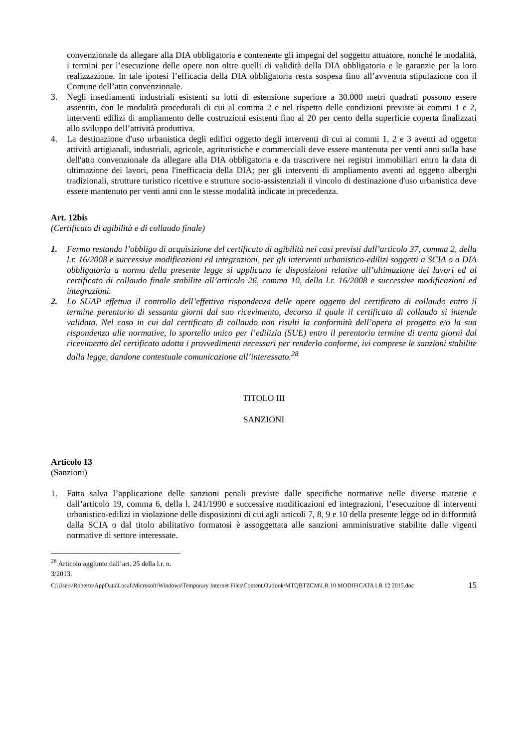convenzionale da allegare alla DIA obbligatoria e contenente gli impegni del soggetto attuatore, nonché le modalità, i termini per l’esecuzione delle opere non oltre quelli di validità della DIA obbligatoria e le garanzie per la loro realizzazione. In tale ipotesi l’efficacia della DIA obbligatoria resta sospesa fino all’avvenuta stipulazione con il Comune dell’atto convenzionale.
3. Negli insediamenti industriali esistenti su lotti di estensione superiore a 30.000 metri quadrati possono essere assentiti, con le modalità procedurali di cui al comma 2 e nel rispetto delle condizioni previste ai commi 1 e 2, interventi edilizi di ampliamento delle costruzioni esistenti fino al 20 per cento della superficie coperta finalizzati allo sviluppo dell’attività produttiva.
4. La destinazione d'uso urbanistica degli edifici oggetto degli interventi di cui ai commi 1, 2 e 3 aventi ad oggetto attività artigianali, industriali, agricole, agrituristiche e commerciali deve essere mantenuta per venti anni sulla base dell'atto convenzionale da allegare alla DIA obbligatoria e da trascrivere nei registri immobiliari entro la data di ultimazione dei lavori, pena l'inefficacia della DIA; per gli interventi di ampliamento aventi ad oggetto alberghi tradizionali, strutture turistico ricettive e strutture socio-assistenziali il vincolo di destinazione d'uso urbanistica deve essere mantenuto per venti anni con le stesse modalità indicate in precedenza.
Art. 12bis
(Certificato di agibilità e di collaudo finale)
1. Fermo restando l’obbligo di acquisizione del certificato di agibilità nei casi previsti dall’articolo 37, comma 2, della l.r. 16/2008 e successive modificazioni ed integrazioni, per gli interventi urbanistico-edilizi soggetti a SCIA o a DIA obbligatoria a norma della presente legge si applicano le disposizioni relative all’ultimazione dei lavori ed al certificato di collaudo finale stabilite all’articolo 26, comma 10, della l.r. 16/2008 e successive modificazioni ed integrazioni.
2. Lo SUAP effettua il controllo dell’effettiva rispondenza delle opere oggetto del certificato di collaudo entro il termine perentorio di sessanta giorni dal suo ricevimento, decorso il quale il certificato di collaudo si intende validato. Nel caso in cui dal certificato di collaudo non risulti la conformità dell’opera al progetto e/o la sua rispondenza alle normative, lo sportello unico per l’edilizia (SUE) entro il perentorio termine di trenta giorni dal ricevimento del certificato adotta i provvedimenti necessari per renderlo conforme, ivi comprese le sanzioni stabilite dalla legge, dandone contestuale comunicazione all’interessato.<sup>28</sup>
TITOLO III
SANZIONI
Articolo 13
(Sanzioni)
1. Fatta salva l’applicazione delle sanzioni penali previste dalle specifiche normative nelle diverse materie e dall’articolo 19, comma 6, della l. 241/1990 e successive modificazioni ed integrazioni, l’esecuzione di interventi urbanistico-edilizi in violazione delle disposizioni di cui agli articoli 7, 8, 9 e 10 della presente legge od in difformità dalla SCIA o dal titolo abilitativo formatosi è assoggettata alle sanzioni amministrative stabilite dalle vigenti normative di settore interessate.
<sup>28</sup> Articolo aggiunto dall’art. 25 della l.r. n. 3/2013.
C:\Users\Roberto\AppData\Local\Microsoft\Windows\Temporary Internet Files\Content.Outlook\MTQBTZCM\LR 10 MODIFICATA LR 12 2015.doc 15